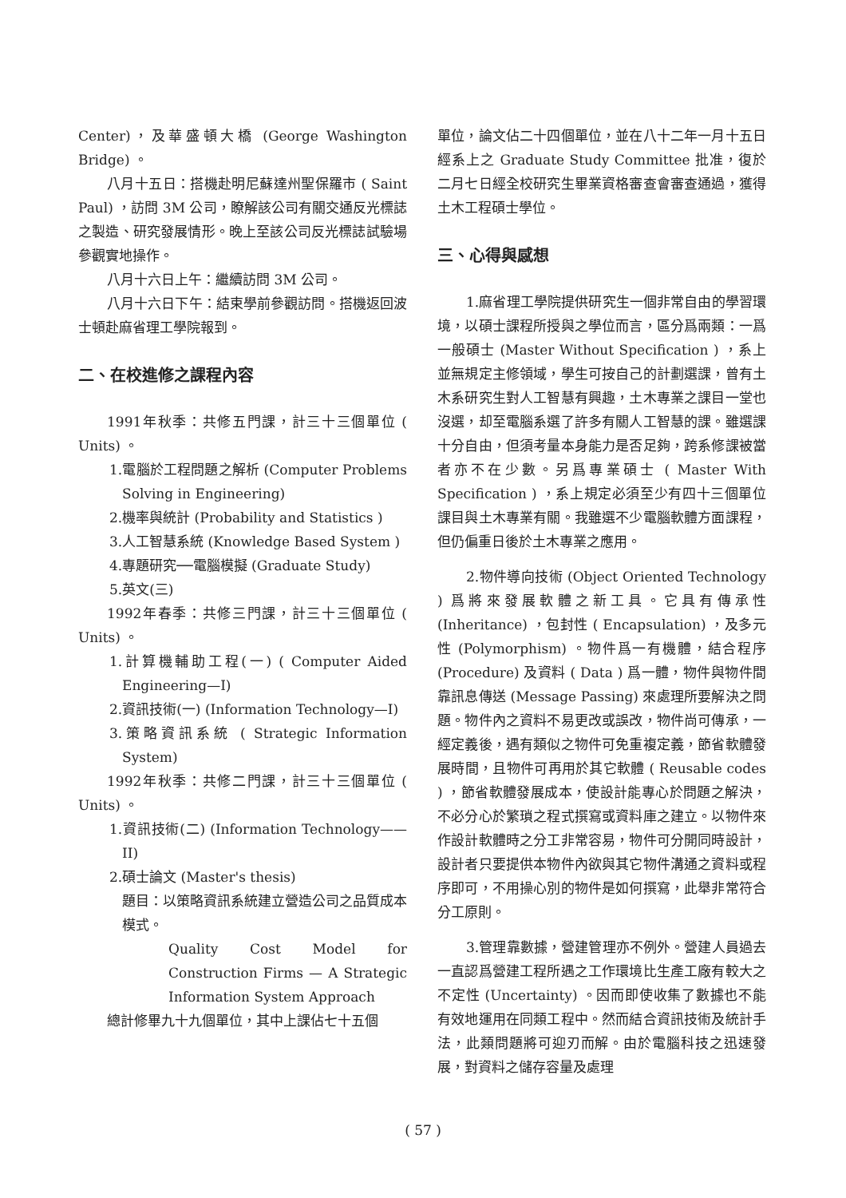Center)，及華盛頓大橋 (George Washington Bridge) 。
八月十五日：搭機赴明尼蘇達州聖保羅市 ( Saint Paul) ，訪問 3M 公司，瞭解該公司有關交通反光標誌之製造、研究發展情形。晚上至該公司反光標誌試驗場參觀實地操作。
八月十六日上午：繼續訪問 3M 公司。
八月十六日下午：結束學前參觀訪問。搭機返回波士頓赴麻省理工學院報到。
二、在校進修之課程內容
1991年秋季：共修五門課，計三十三個單位 ( Units) 。
1.電腦於工程問題之解析 (Computer Problems Solving in Engineering)
2.機率與統計 (Probability and Statistics )
3.人工智慧系統 (Knowledge Based System )
4.專題研究──電腦模擬 (Graduate Study)
5.英文(三)
1992年春季：共修三門課，計三十三個單位 ( Units) 。
1.計算機輔助工程(一) ( Computer Aided Engineering—I)
2.資訊技術(一) (Information Technology—I)
3.策略資訊系統 ( Strategic Information System)
1992年秋季：共修二門課，計三十三個單位 ( Units) 。
1.資訊技術(二) (Information Technology——II)
2.碩士論文 (Master's thesis)
題目：以策略資訊系統建立營造公司之品質成本模式。
Quality Cost Model for Construction Firms — A Strategic Information System Approach
總計修畢九十九個單位，其中上課佔七十五個
單位，論文佔二十四個單位，並在八十二年一月十五日經系上之 Graduate Study Committee 批准，復於二月七日經全校研究生畢業資格審查會審查通過，獲得土木工程碩士學位。
三、心得與感想
1.麻省理工學院提供研究生一個非常自由的學習環境，以碩士課程所授與之學位而言，區分爲兩類：一爲一般碩士 (Master Without Specification ) ，系上並無規定主修領域，學生可按自己的計劃選課，曾有土木系研究生對人工智慧有興趣，土木專業之課目一堂也沒選，却至電腦系選了許多有關人工智慧的課。雖選課十分自由，但須考量本身能力是否足夠，跨系修課被當者亦不在少數。另爲專業碩士 ( Master With Specification ) ，系上規定必須至少有四十三個單位課目與土木專業有關。我雖選不少電腦軟體方面課程，但仍偏重日後於土木專業之應用。
2.物件導向技術 (Object Oriented Technology ) 爲將來發展軟體之新工具。它具有傳承性 (Inheritance) ，包封性 ( Encapsulation) ，及多元性 (Polymorphism) 。物件爲一有機體，結合程序 (Procedure) 及資料 ( Data ) 爲一體，物件與物件間靠訊息傳送 (Message Passing) 來處理所要解決之問題。物件內之資料不易更改或誤改，物件尚可傳承，一經定義後，遇有類似之物件可免重複定義，節省軟體發展時間，且物件可再用於其它軟體 ( Reusable codes ) ，節省軟體發展成本，使設計能專心於問題之解決，不必分心於繁瑣之程式撰寫或資料庫之建立。以物件來作設計軟體時之分工非常容易，物件可分開同時設計，設計者只要提供本物件內欲與其它物件溝通之資料或程序即可，不用操心別的物件是如何撰寫，此舉非常符合分工原則。
3.管理靠數據，營建管理亦不例外。營建人員過去一直認爲營建工程所遇之工作環境比生產工廠有較大之不定性 (Uncertainty) 。因而即使收集了數據也不能有效地運用在同類工程中。然而結合資訊技術及統計手法，此類問題將可迎刃而解。由於電腦科技之迅速發展，對資料之儲存容量及處理
( 57 )